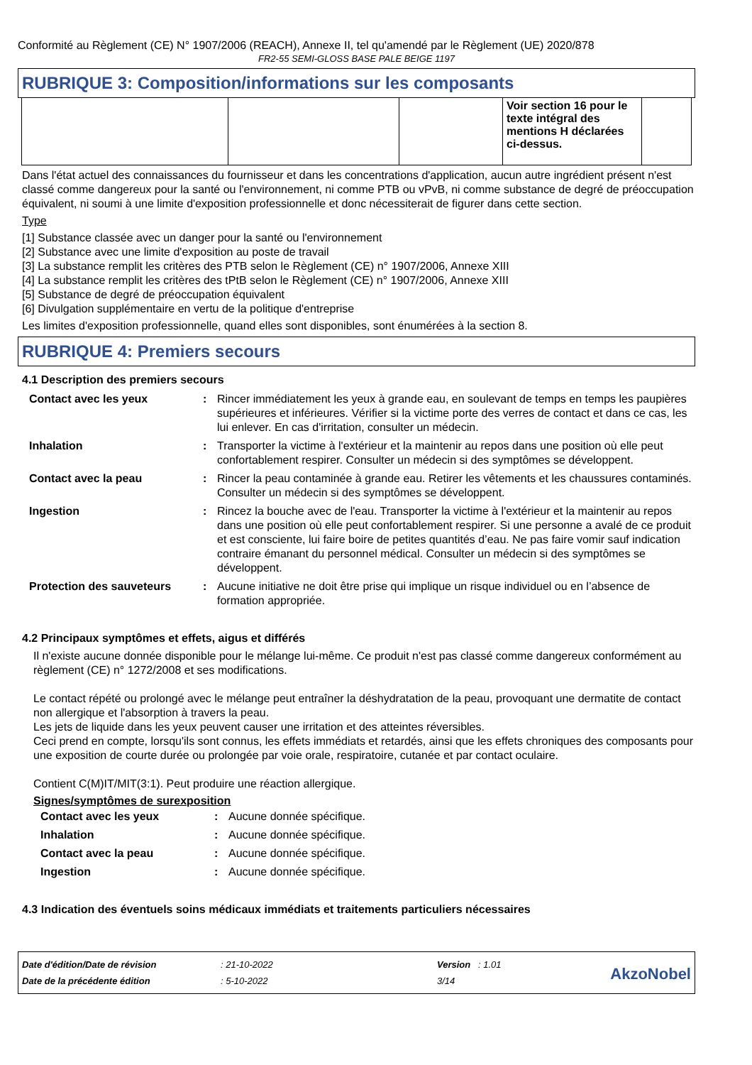Conformité au Règlement (CE) N° 1907/2006 (REACH), Annexe II, tel qu'amendé par le Règlement (UE) 2020/878
FR2-55 SEMI-GLOSS BASE PALE BEIGE 1197
RUBRIQUE 3: Composition/informations sur les composants
| | | | Voir section 16 pour le texte intégral des mentions H déclarées ci-dessus. | |
Dans l'état actuel des connaissances du fournisseur et dans les concentrations d'application, aucun autre ingrédient présent n'est classé comme dangereux pour la santé ou l'environnement, ni comme PTB ou vPvB, ni comme substance de degré de préoccupation équivalent, ni soumi à une limite d'exposition professionnelle et donc nécessiterait de figurer dans cette section.
Type
[1] Substance classée avec un danger pour la santé ou l'environnement
[2] Substance avec une limite d'exposition au poste de travail
[3] La substance remplit les critères des PTB selon le Règlement (CE) n° 1907/2006, Annexe XIII
[4] La substance remplit les critères des tPtB selon le Règlement (CE) n° 1907/2006, Annexe XIII
[5] Substance de degré de préoccupation équivalent
[6] Divulgation supplémentaire en vertu de la politique d'entreprise
Les limites d'exposition professionnelle, quand elles sont disponibles, sont énumérées à la section 8.
RUBRIQUE 4: Premiers secours
4.1 Description des premiers secours
| Contact avec les yeux | : | Rincer immédiatement les yeux à grande eau, en soulevant de temps en temps les paupières supérieures et inférieures. Vérifier si la victime porte des verres de contact et dans ce cas, les lui enlever. En cas d'irritation, consulter un médecin. |
| Inhalation | : | Transporter la victime à l'extérieur et la maintenir au repos dans une position où elle peut confortablement respirer. Consulter un médecin si des symptômes se développent. |
| Contact avec la peau | : | Rincer la peau contaminée à grande eau. Retirer les vêtements et les chaussures contaminés. Consulter un médecin si des symptômes se développent. |
| Ingestion | : | Rincez la bouche avec de l'eau. Transporter la victime à l'extérieur et la maintenir au repos dans une position où elle peut confortablement respirer. Si une personne a avalé de ce produit et est consciente, lui faire boire de petites quantités d’eau. Ne pas faire vomir sauf indication contraire émanant du personnel médical. Consulter un médecin si des symptômes se développent. |
| Protection des sauveteurs | : | Aucune initiative ne doit être prise qui implique un risque individuel ou en l’absence de formation appropriée. |
4.2 Principaux symptômes et effets, aigus et différés
Il n'existe aucune donnée disponible pour le mélange lui-même. Ce produit n'est pas classé comme dangereux conformément au règlement (CE) n° 1272/2008 et ses modifications.
Le contact répété ou prolongé avec le mélange peut entraîner la déshydratation de la peau, provoquant une dermatite de contact non allergique et l'absorption à travers la peau.
Les jets de liquide dans les yeux peuvent causer une irritation et des atteintes réversibles.
Ceci prend en compte, lorsqu'ils sont connus, les effets immédiats et retardés, ainsi que les effets chroniques des composants pour une exposition de courte durée ou prolongée par voie orale, respiratoire, cutanée et par contact oculaire.
Contient C(M)IT/MIT(3:1). Peut produire une réaction allergique.
Signes/symptômes de surexposition
| Contact avec les yeux | : | Aucune donnée spécifique. |
| Inhalation | : | Aucune donnée spécifique. |
| Contact avec la peau | : | Aucune donnée spécifique. |
| Ingestion | : | Aucune donnée spécifique. |
4.3 Indication des éventuels soins médicaux immédiats et traitements particuliers nécessaires
| Date d'édition/Date de révision | : 21-10-2022 | Version : 1.01 |
| Date de la précédente édition | : 5-10-2022 | 3/14 |
AkzoNobel